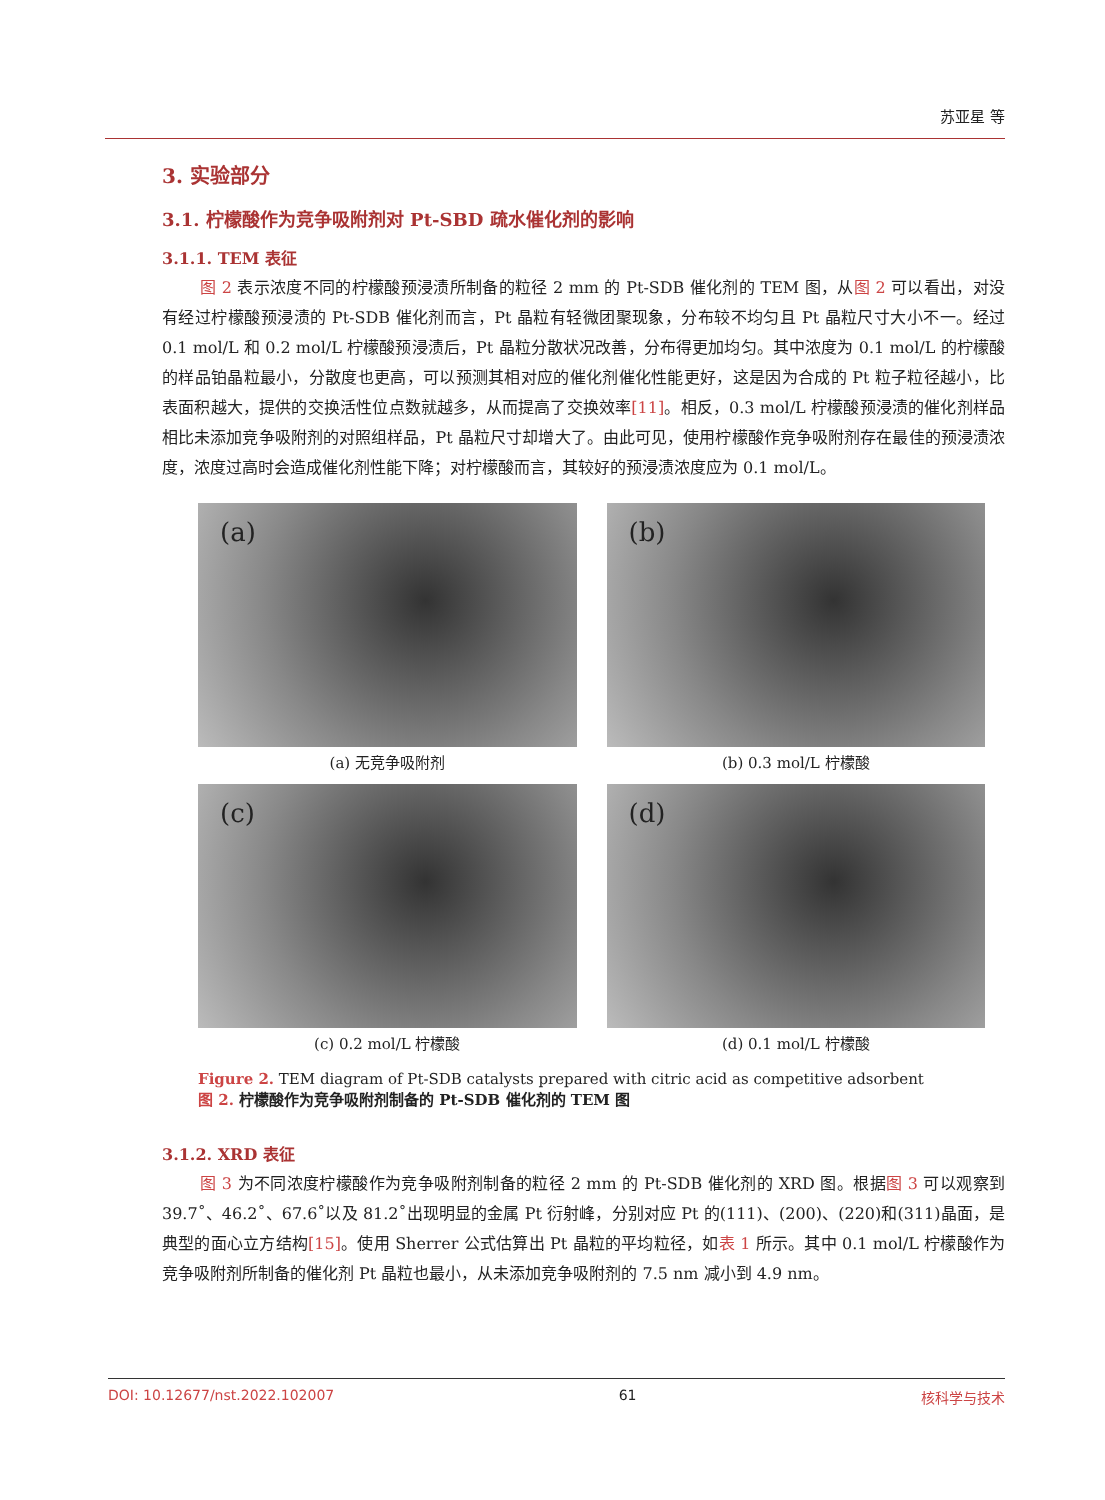苏亚星 等
3. 实验部分
3.1. 柠檬酸作为竞争吸附剂对 Pt-SBD 疏水催化剂的影响
3.1.1. TEM 表征
图 2 表示浓度不同的柠檬酸预浸渍所制备的粒径 2 mm 的 Pt-SDB 催化剂的 TEM 图，从图 2 可以看出，对没有经过柠檬酸预浸渍的 Pt-SDB 催化剂而言，Pt 晶粒有轻微团聚现象，分布较不均匀且 Pt 晶粒尺寸大小不一。经过 0.1 mol/L 和 0.2 mol/L 柠檬酸预浸渍后，Pt 晶粒分散状况改善，分布得更加均匀。其中浓度为 0.1 mol/L 的柠檬酸的样品铂晶粒最小，分散度也更高，可以预测其相对应的催化剂催化性能更好，这是因为合成的 Pt 粒子粒径越小，比表面积越大，提供的交换活性位点数就越多，从而提高了交换效率[11]。相反，0.3 mol/L 柠檬酸预浸渍的催化剂样品相比未添加竞争吸附剂的对照组样品，Pt 晶粒尺寸却增大了。由此可见，使用柠檬酸作竞争吸附剂存在最佳的预浸渍浓度，浓度过高时会造成催化剂性能下降；对柠檬酸而言，其较好的预浸渍浓度应为 0.1 mol/L。
(a)
(a) 无竞争吸附剂
(b)
(b) 0.3 mol/L 柠檬酸
(c)
(c) 0.2 mol/L 柠檬酸
(d)
(d) 0.1 mol/L 柠檬酸
Figure 2. TEM diagram of Pt-SDB catalysts prepared with citric acid as competitive adsorbent
图 2. 柠檬酸作为竞争吸附剂制备的 Pt-SDB 催化剂的 TEM 图
3.1.2. XRD 表征
图 3 为不同浓度柠檬酸作为竞争吸附剂制备的粒径 2 mm 的 Pt-SDB 催化剂的 XRD 图。根据图 3 可以观察到 39.7˚、46.2˚、67.6˚以及 81.2˚出现明显的金属 Pt 衍射峰，分别对应 Pt 的(111)、(200)、(220)和(311)晶面，是典型的面心立方结构[15]。使用 Sherrer 公式估算出 Pt 晶粒的平均粒径，如表 1 所示。其中 0.1 mol/L 柠檬酸作为竞争吸附剂所制备的催化剂 Pt 晶粒也最小，从未添加竞争吸附剂的 7.5 nm 减小到 4.9 nm。
DOI: 10.12677/nst.2022.102007 61 核科学与技术